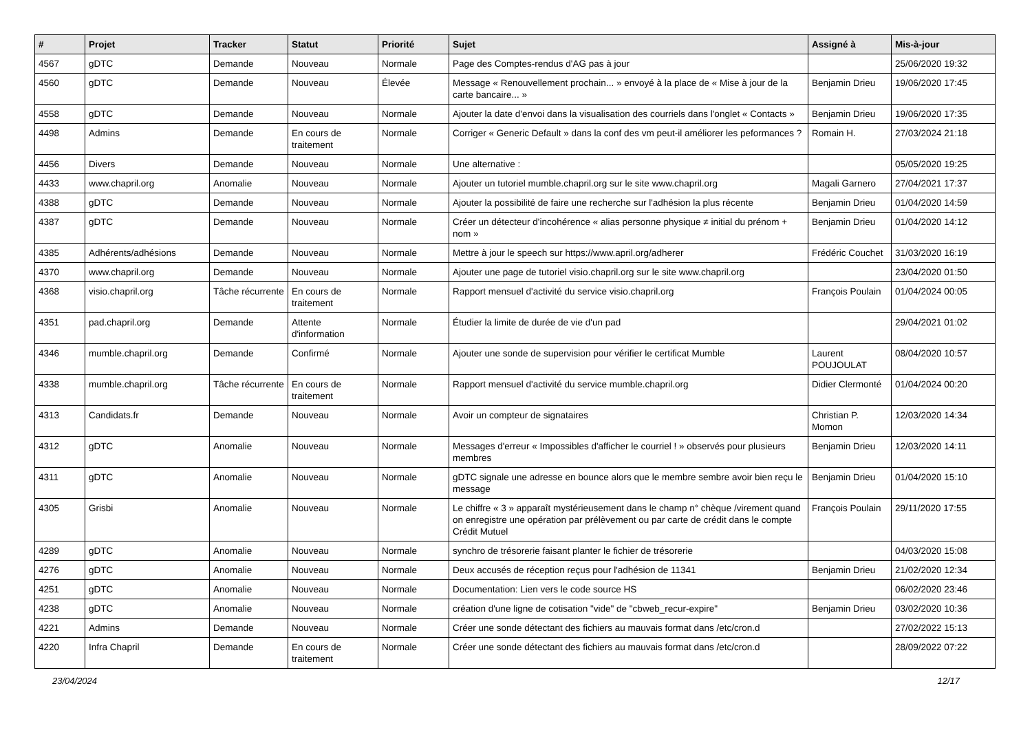| # | Projet | Tracker | Statut | Priorité | Sujet | Assigné à | Mis-à-jour |
| --- | --- | --- | --- | --- | --- | --- | --- |
| 4567 | gDTC | Demande | Nouveau | Normale | Page des Comptes-rendus d'AG pas à jour | | 25/06/2020 19:32 |
| 4560 | gDTC | Demande | Nouveau | Élevée | Message « Renouvellement prochain... » envoyé à la place de « Mise à jour de la carte bancaire... » | Benjamin Drieu | 19/06/2020 17:45 |
| 4558 | gDTC | Demande | Nouveau | Normale | Ajouter la date d'envoi dans la visualisation des courriels dans l'onglet « Contacts » | Benjamin Drieu | 19/06/2020 17:35 |
| 4498 | Admins | Demande | En cours de traitement | Normale | Corriger « Generic Default » dans la conf des vm peut-il améliorer les peformances ? | Romain H. | 27/03/2024 21:18 |
| 4456 | Divers | Demande | Nouveau | Normale | Une alternative : | | 05/05/2020 19:25 |
| 4433 | www.chapril.org | Anomalie | Nouveau | Normale | Ajouter un tutoriel mumble.chapril.org sur le site www.chapril.org | Magali Garnero | 27/04/2021 17:37 |
| 4388 | gDTC | Demande | Nouveau | Normale | Ajouter la possibilité de faire une recherche sur l'adhésion la plus récente | Benjamin Drieu | 01/04/2020 14:59 |
| 4387 | gDTC | Demande | Nouveau | Normale | Créer un détecteur d'incohérence « alias personne physique ≠ initial du prénom + nom » | Benjamin Drieu | 01/04/2020 14:12 |
| 4385 | Adhérents/adhésions | Demande | Nouveau | Normale | Mettre à jour le speech sur https://www.april.org/adherer | Frédéric Couchet | 31/03/2020 16:19 |
| 4370 | www.chapril.org | Demande | Nouveau | Normale | Ajouter une page de tutoriel visio.chapril.org sur le site www.chapril.org | | 23/04/2020 01:50 |
| 4368 | visio.chapril.org | Tâche récurrente | En cours de traitement | Normale | Rapport mensuel d'activité du service visio.chapril.org | François Poulain | 01/04/2024 00:05 |
| 4351 | pad.chapril.org | Demande | Attente d'information | Normale | Étudier la limite de durée de vie d'un pad | | 29/04/2021 01:02 |
| 4346 | mumble.chapril.org | Demande | Confirmé | Normale | Ajouter une sonde de supervision pour vérifier le certificat Mumble | Laurent POUJOULAT | 08/04/2020 10:57 |
| 4338 | mumble.chapril.org | Tâche récurrente | En cours de traitement | Normale | Rapport mensuel d'activité du service mumble.chapril.org | Didier Clermonté | 01/04/2024 00:20 |
| 4313 | Candidats.fr | Demande | Nouveau | Normale | Avoir un compteur de signataires | Christian P. Momon | 12/03/2020 14:34 |
| 4312 | gDTC | Anomalie | Nouveau | Normale | Messages d'erreur « Impossibles d'afficher le courriel ! » observés pour plusieurs membres | Benjamin Drieu | 12/03/2020 14:11 |
| 4311 | gDTC | Anomalie | Nouveau | Normale | gDTC signale une adresse en bounce alors que le membre sembre avoir bien reçu le message | Benjamin Drieu | 01/04/2020 15:10 |
| 4305 | Grisbi | Anomalie | Nouveau | Normale | Le chiffre « 3 » apparaît mystérieusement dans le champ n° chèque /virement quand on enregistre une opération par prélèvement ou par carte de crédit dans le compte Crédit Mutuel | François Poulain | 29/11/2020 17:55 |
| 4289 | gDTC | Anomalie | Nouveau | Normale | synchro de trésorerie faisant planter le fichier de trésorerie | | 04/03/2020 15:08 |
| 4276 | gDTC | Anomalie | Nouveau | Normale | Deux accusés de réception reçus pour l'adhésion de 11341 | Benjamin Drieu | 21/02/2020 12:34 |
| 4251 | gDTC | Anomalie | Nouveau | Normale | Documentation: Lien vers le code source HS | | 06/02/2020 23:46 |
| 4238 | gDTC | Anomalie | Nouveau | Normale | création d'une ligne de cotisation "vide" de "cbweb_recur-expire" | Benjamin Drieu | 03/02/2020 10:36 |
| 4221 | Admins | Demande | Nouveau | Normale | Créer une sonde détectant des fichiers au mauvais format dans /etc/cron.d | | 27/02/2022 15:13 |
| 4220 | Infra Chapril | Demande | En cours de traitement | Normale | Créer une sonde détectant des fichiers au mauvais format dans /etc/cron.d | | 28/09/2022 07:22 |
23/04/2024 12/17